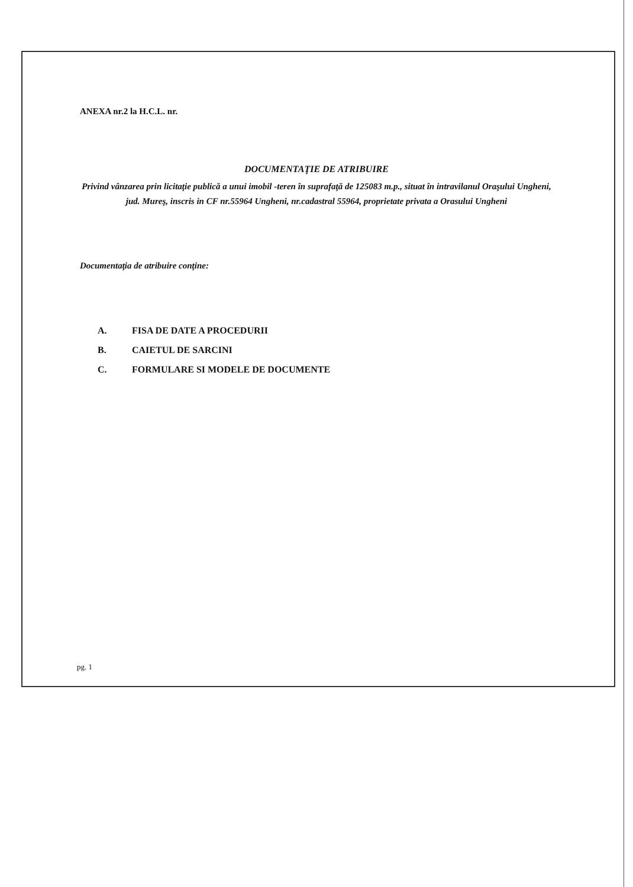ANEXA nr.2 la H.C.L. nr.
DOCUMENTAŢIE DE ATRIBUIRE
Privind vânzarea prin licitaţie publică a unui imobil -teren în suprafaţă de 125083 m.p., situat în intravilanul Oraşului Ungheni, jud. Mureş, inscris in CF nr.55964 Ungheni, nr.cadastral 55964, proprietate privata a Orasului Ungheni
Documentaţia de atribuire conţine:
A. FISA DE DATE A PROCEDURII
B. CAIETUL DE SARCINI
C. FORMULARE SI MODELE DE DOCUMENTE
pg. 1